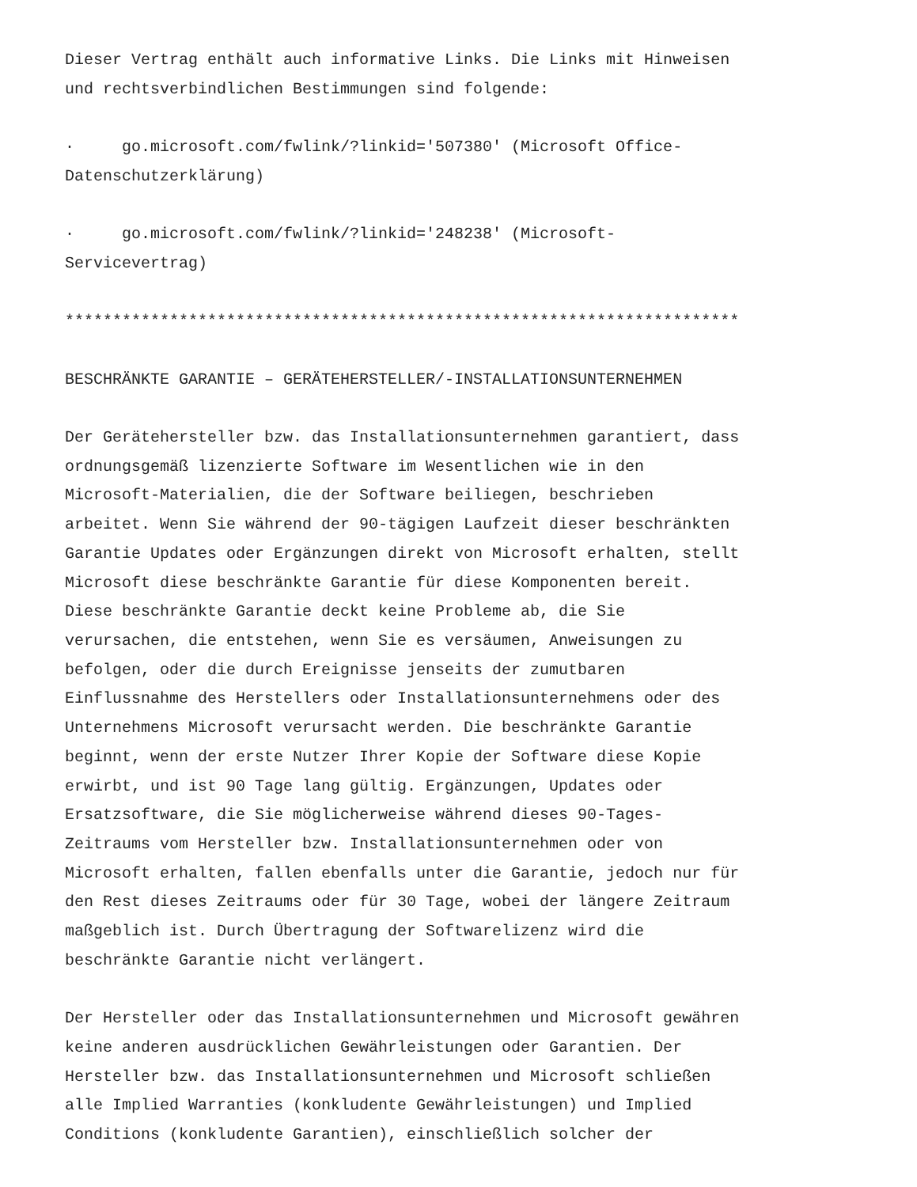Dieser Vertrag enthält auch informative Links. Die Links mit Hinweisen und rechtsverbindlichen Bestimmungen sind folgende:
· go.microsoft.com/fwlink/?linkid='507380' (Microsoft Office- Datenschutzerklärung)
· go.microsoft.com/fwlink/?linkid='248238' (Microsoft- Servicevertrag)
***********************************************************************
BESCHRÄNKTE GARANTIE – GERÄTEHERSTELLER/-INSTALLATIONSUNTERNEHMEN
Der Gerätehersteller bzw. das Installationsunternehmen garantiert, dass ordnungsgemäß lizenzierte Software im Wesentlichen wie in den Microsoft-Materialien, die der Software beiliegen, beschrieben arbeitet. Wenn Sie während der 90-tägigen Laufzeit dieser beschränkten Garantie Updates oder Ergänzungen direkt von Microsoft erhalten, stellt Microsoft diese beschränkte Garantie für diese Komponenten bereit. Diese beschränkte Garantie deckt keine Probleme ab, die Sie verursachen, die entstehen, wenn Sie es versäumen, Anweisungen zu befolgen, oder die durch Ereignisse jenseits der zumutbaren Einflussnahme des Herstellers oder Installationsunternehmens oder des Unternehmens Microsoft verursacht werden. Die beschränkte Garantie beginnt, wenn der erste Nutzer Ihrer Kopie der Software diese Kopie erwirbt, und ist 90 Tage lang gültig. Ergänzungen, Updates oder Ersatzsoftware, die Sie möglicherweise während dieses 90-Tages- Zeitraums vom Hersteller bzw. Installationsunternehmen oder von Microsoft erhalten, fallen ebenfalls unter die Garantie, jedoch nur für den Rest dieses Zeitraums oder für 30 Tage, wobei der längere Zeitraum maßgeblich ist. Durch Übertragung der Softwarelizenz wird die beschränkte Garantie nicht verlängert.
Der Hersteller oder das Installationsunternehmen und Microsoft gewähren keine anderen ausdrücklichen Gewährleistungen oder Garantien. Der Hersteller bzw. das Installationsunternehmen und Microsoft schließen alle Implied Warranties (konkludente Gewährleistungen) und Implied Conditions (konkludente Garantien), einschließlich solcher der